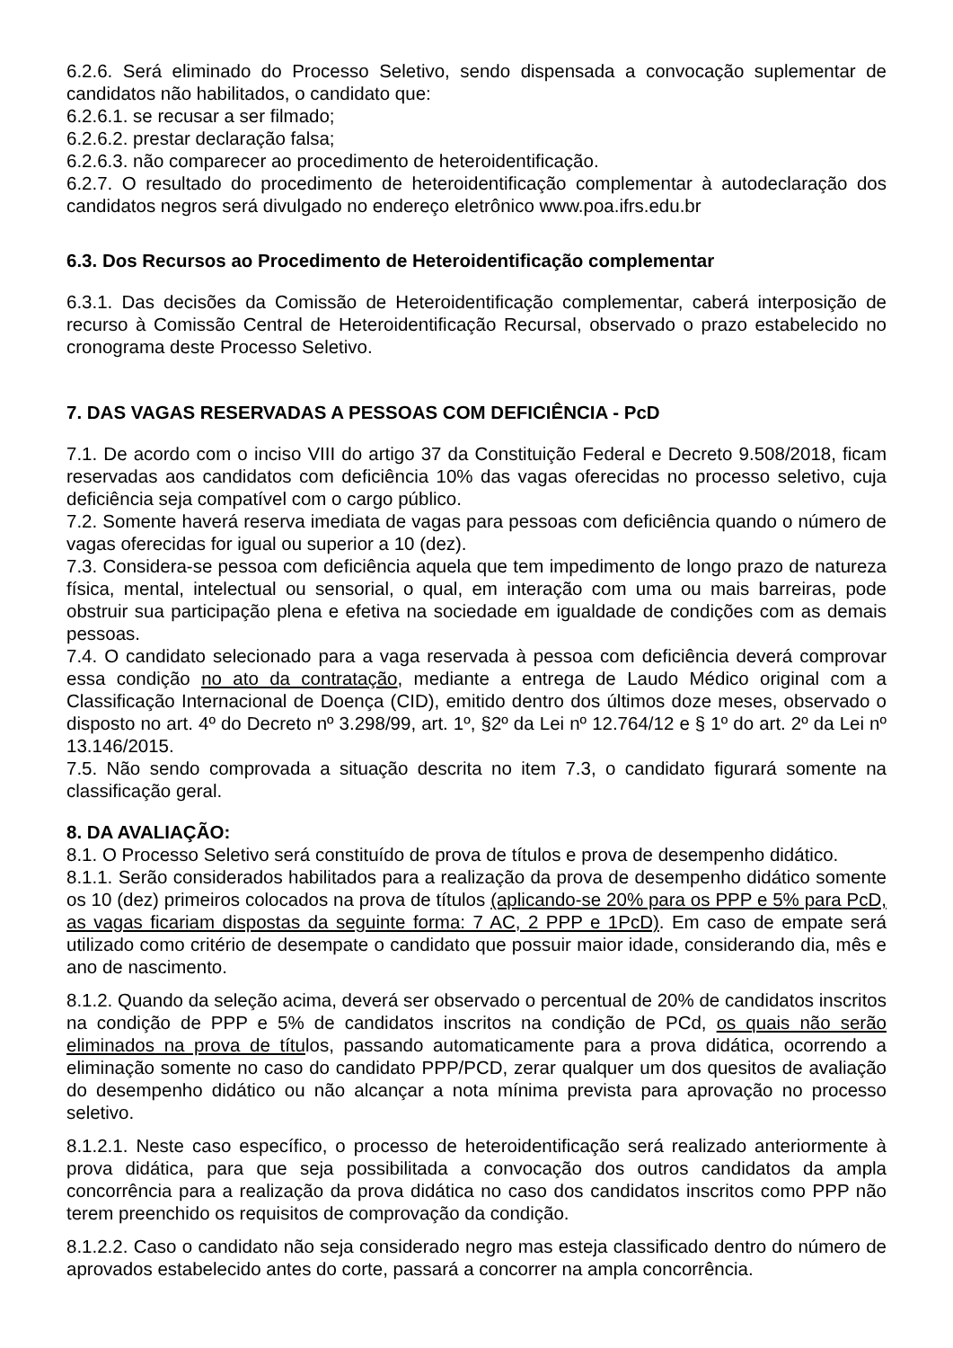6.2.6. Será eliminado do Processo Seletivo, sendo dispensada a convocação suplementar de candidatos não habilitados, o candidato que:
6.2.6.1. se recusar a ser filmado;
6.2.6.2. prestar declaração falsa;
6.2.6.3. não comparecer ao procedimento de heteroidentificação.
6.2.7. O resultado do procedimento de heteroidentificação complementar à autodeclaração dos candidatos negros será divulgado no endereço eletrônico www.poa.ifrs.edu.br
6.3. Dos Recursos ao Procedimento de Heteroidentificação complementar
6.3.1. Das decisões da Comissão de Heteroidentificação complementar, caberá interposição de recurso à Comissão Central de Heteroidentificação Recursal, observado o prazo estabelecido no cronograma deste Processo Seletivo.
7. DAS VAGAS RESERVADAS A PESSOAS COM DEFICIÊNCIA - PcD
7.1. De acordo com o inciso VIII do artigo 37 da Constituição Federal e Decreto 9.508/2018, ficam reservadas aos candidatos com deficiência 10% das vagas oferecidas no processo seletivo, cuja deficiência seja compatível com o cargo público.
7.2. Somente haverá reserva imediata de vagas para pessoas com deficiência quando o número de vagas oferecidas for igual ou superior a 10 (dez).
7.3. Considera-se pessoa com deficiência aquela que tem impedimento de longo prazo de natureza física, mental, intelectual ou sensorial, o qual, em interação com uma ou mais barreiras, pode obstruir sua participação plena e efetiva na sociedade em igualdade de condições com as demais pessoas.
7.4. O candidato selecionado para a vaga reservada à pessoa com deficiência deverá comprovar essa condição no ato da contratação, mediante a entrega de Laudo Médico original com a Classificação Internacional de Doença (CID), emitido dentro dos últimos doze meses, observado o disposto no art. 4º do Decreto nº 3.298/99, art. 1º, §2º da Lei nº 12.764/12 e § 1º do art. 2º da Lei nº 13.146/2015.
7.5. Não sendo comprovada a situação descrita no item 7.3, o candidato figurará somente na classificação geral.
8. DA AVALIAÇÃO:
8.1. O Processo Seletivo será constituído de prova de títulos e prova de desempenho didático.
8.1.1. Serão considerados habilitados para a realização da prova de desempenho didático somente os 10 (dez) primeiros colocados na prova de títulos (aplicando-se 20% para os PPP e 5% para PcD, as vagas ficariam dispostas da seguinte forma: 7 AC, 2 PPP e 1PcD). Em caso de empate será utilizado como critério de desempate o candidato que possuir maior idade, considerando dia, mês e ano de nascimento.
8.1.2. Quando da seleção acima, deverá ser observado o percentual de 20% de candidatos inscritos na condição de PPP e 5% de candidatos inscritos na condição de PCd, os quais não serão eliminados na prova de títulos, passando automaticamente para a prova didática, ocorrendo a eliminação somente no caso do candidato PPP/PCD, zerar qualquer um dos quesitos de avaliação do desempenho didático ou não alcançar a nota mínima prevista para aprovação no processo seletivo.
8.1.2.1. Neste caso específico, o processo de heteroidentificação será realizado anteriormente à prova didática, para que seja possibilitada a convocação dos outros candidatos da ampla concorrência para a realização da prova didática no caso dos candidatos inscritos como PPP não terem preenchido os requisitos de comprovação da condição.
8.1.2.2. Caso o candidato não seja considerado negro mas esteja classificado dentro do número de aprovados estabelecido antes do corte, passará a concorrer na ampla concorrência.